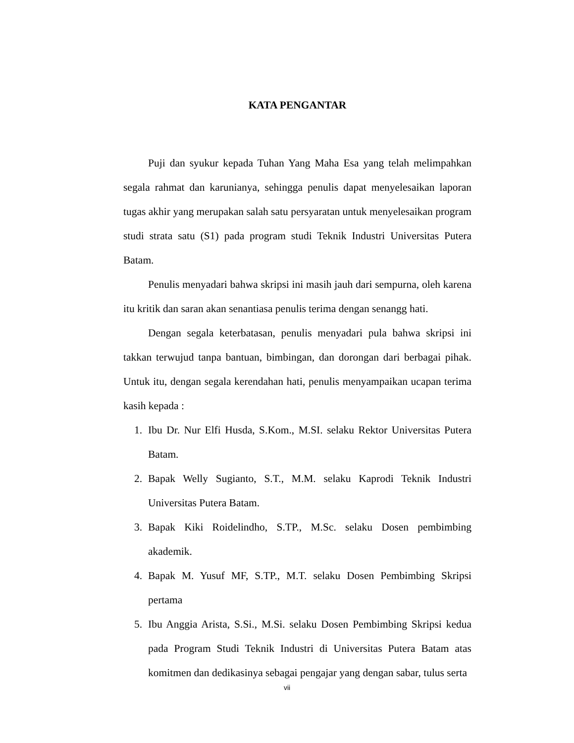KATA PENGANTAR
Puji dan syukur kepada Tuhan Yang Maha Esa yang telah melimpahkan segala rahmat dan karunianya, sehingga penulis dapat menyelesaikan laporan tugas akhir yang merupakan salah satu persyaratan untuk menyelesaikan program studi strata satu (S1) pada program studi Teknik Industri Universitas Putera Batam.
Penulis menyadari bahwa skripsi ini masih jauh dari sempurna, oleh karena itu kritik dan saran akan senantiasa penulis terima dengan senangg hati.
Dengan segala keterbatasan, penulis menyadari pula bahwa skripsi ini takkan terwujud tanpa bantuan, bimbingan, dan dorongan dari berbagai pihak. Untuk itu, dengan segala kerendahan hati, penulis menyampaikan ucapan terima kasih kepada :
1. Ibu Dr. Nur Elfi Husda, S.Kom., M.SI. selaku Rektor Universitas Putera Batam.
2. Bapak Welly Sugianto, S.T., M.M. selaku Kaprodi Teknik Industri Universitas Putera Batam.
3. Bapak Kiki Roidelindho, S.TP., M.Sc. selaku Dosen pembimbing akademik.
4. Bapak M. Yusuf MF, S.TP., M.T. selaku Dosen Pembimbing Skripsi pertama
5. Ibu Anggia Arista, S.Si., M.Si. selaku Dosen Pembimbing Skripsi kedua pada Program Studi Teknik Industri di Universitas Putera Batam atas komitmen dan dedikasinya sebagai pengajar yang dengan sabar, tulus serta
vii